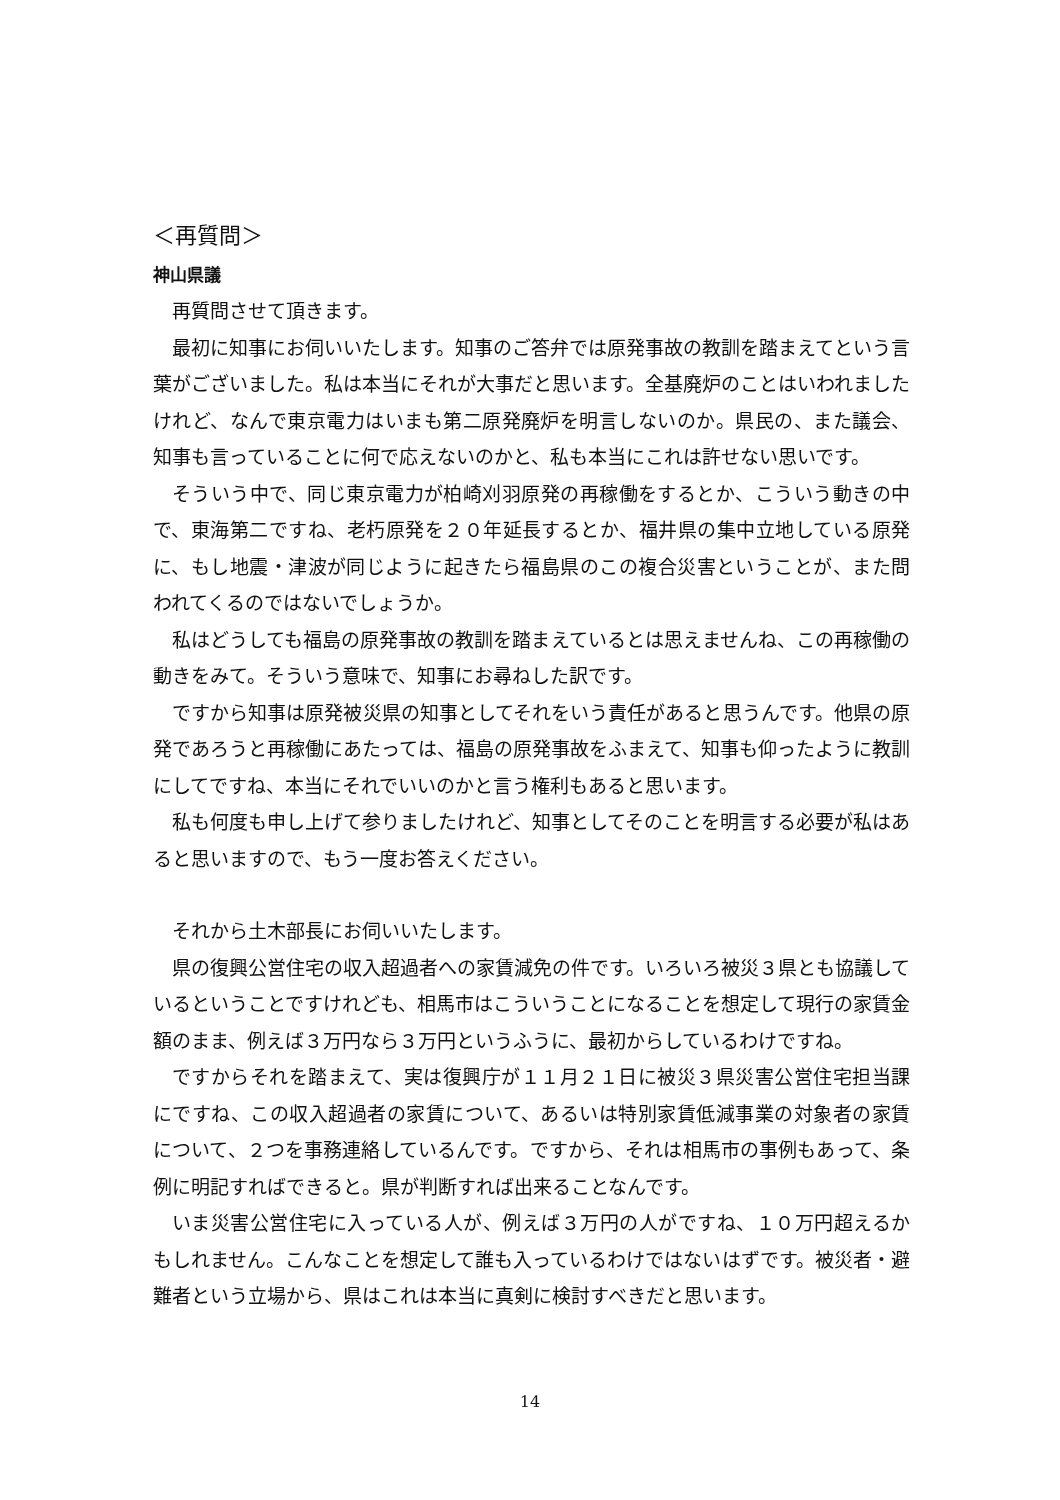＜再質問＞
神山県議
再質問させて頂きます。
最初に知事にお伺いいたします。知事のご答弁では原発事故の教訓を踏まえてという言葉がございました。私は本当にそれが大事だと思います。全基廃炉のことはいわれましたけれど、なんで東京電力はいまも第二原発廃炉を明言しないのか。県民の、また議会、知事も言っていることに何で応えないのかと、私も本当にこれは許せない思いです。
そういう中で、同じ東京電力が柏崎刈羽原発の再稼働をするとか、こういう動きの中で、東海第二ですね、老朽原発を２０年延長するとか、福井県の集中立地している原発に、もし地震・津波が同じように起きたら福島県のこの複合災害ということが、また問われてくるのではないでしょうか。
私はどうしても福島の原発事故の教訓を踏まえているとは思えませんね、この再稼働の動きをみて。そういう意味で、知事にお尋ねした訳です。
ですから知事は原発被災県の知事としてそれをいう責任があると思うんです。他県の原発であろうと再稼働にあたっては、福島の原発事故をふまえて、知事も仰ったように教訓にしてですね、本当にそれでいいのかと言う権利もあると思います。
私も何度も申し上げて参りましたけれど、知事としてそのことを明言する必要が私はあると思いますので、もう一度お答えください。
それから土木部長にお伺いいたします。
県の復興公営住宅の収入超過者への家賃減免の件です。いろいろ被災３県とも協議しているということですけれども、相馬市はこういうことになることを想定して現行の家賃金額のまま、例えば３万円なら３万円というふうに、最初からしているわけですね。
ですからそれを踏まえて、実は復興庁が１１月２１日に被災３県災害公営住宅担当課にですね、この収入超過者の家賃について、あるいは特別家賃低減事業の対象者の家賃について、２つを事務連絡しているんです。ですから、それは相馬市の事例もあって、条例に明記すればできると。県が判断すれば出来ることなんです。
いま災害公営住宅に入っている人が、例えば３万円の人がですね、１０万円超えるかもしれません。こんなことを想定して誰も入っているわけではないはずです。被災者・避難者という立場から、県はこれは本当に真剣に検討すべきだと思います。
14